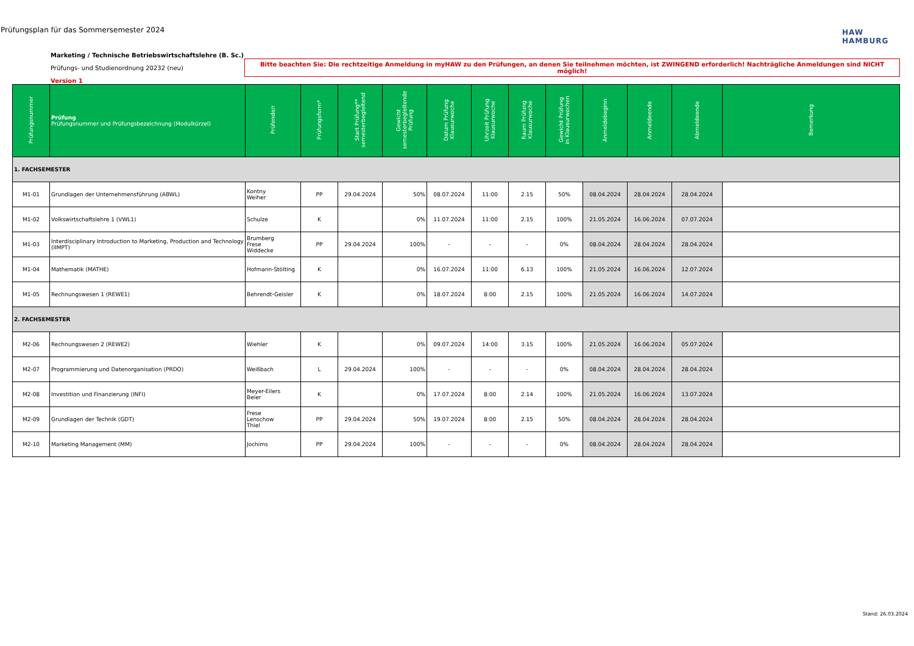Prüfungsplan für das Sommersemester 2024
HAW
HAMBURG
Marketing / Technische Betriebswirtschaftslehre (B. Sc.)
Prüfungs- und Studienordnung 20232 (neu)
Version 1
Bitte beachten Sie: Die rechtzeitige Anmeldung in myHAW zu den Prüfungen, an denen Sie teilnehmen möchten, ist ZWINGEND erforderlich! Nachträgliche Anmeldungen sind NICHT möglich!
| Prüfungsnummer | Prüfung Prüfungsnummer und Prüfungsbezeichnung (Modulkürzel) | Prüfende/r | Prüfungsform* | Start Prüfung** semesterbegleitend | Gewicht semesterbegleitende Prüfung | Datum Prüfung Klausurwoche | Uhrzeit Prüfung Klausurwoche | Raum Prüfung Klausurwoche | Gewicht Prüfung in Klausurwochen | Anmeldebeginn | Anmeldeende | Abmeldeende | Bemerkung |
| --- | --- | --- | --- | --- | --- | --- | --- | --- | --- | --- | --- | --- | --- |
| 1. FACHSEMESTER | | | | | | | | | | | | | |
| M1-01 | Grundlagen der Unternehmensführung (ABWL) | Kontny Weiher | PP | 29.04.2024 | 50% | 08.07.2024 | 11:00 | 2.15 | 50% | 08.04.2024 | 28.04.2024 | 28.04.2024 | |
| M1-02 | Volkswirtschaftslehre 1 (VWL1) | Schulze | K | | 0% | 11.07.2024 | 11:00 | 2.15 | 100% | 21.05.2024 | 16.06.2024 | 07.07.2024 | |
| M1-03 | Interdisciplinary Introduction to Marketing, Production and Technology (IIMPT) | Brumberg Frese Widdecke | PP | 29.04.2024 | 100% | - | - | - | 0% | 08.04.2024 | 28.04.2024 | 28.04.2024 | |
| M1-04 | Mathematik (MATHE) | Hofmann-Stölting | K | | 0% | 16.07.2024 | 11:00 | 6.13 | 100% | 21.05.2024 | 16.06.2024 | 12.07.2024 | |
| M1-05 | Rechnungswesen 1 (REWE1) | Behrendt-Geisler | K | | 0% | 18.07.2024 | 8:00 | 2.15 | 100% | 21.05.2024 | 16.06.2024 | 14.07.2024 | |
| 2. FACHSEMESTER | | | | | | | | | | | | | |
| M2-06 | Rechnungswesen 2 (REWE2) | Wiehler | K | | 0% | 09.07.2024 | 14:00 | 3.15 | 100% | 21.05.2024 | 16.06.2024 | 05.07.2024 | |
| M2-07 | Programmierung und Datenorganisation (PRDO) | Weißbach | L | 29.04.2024 | 100% | - | - | - | 0% | 08.04.2024 | 28.04.2024 | 28.04.2024 | |
| M2-08 | Investition und Finanzierung (INFI) | Meyer-Eilers Beier | K | | 0% | 17.07.2024 | 8:00 | 2.14 | 100% | 21.05.2024 | 16.06.2024 | 13.07.2024 | |
| M2-09 | Grundlagen der Technik (GDT) | Frese Lenschow Thiel | PP | 29.04.2024 | 50% | 19.07.2024 | 8:00 | 2.15 | 50% | 08.04.2024 | 28.04.2024 | 28.04.2024 | |
| M2-10 | Marketing Management (MM) | Jochims | PP | 29.04.2024 | 100% | - | - | - | 0% | 08.04.2024 | 28.04.2024 | 28.04.2024 | |
Stand: 26.03.2024